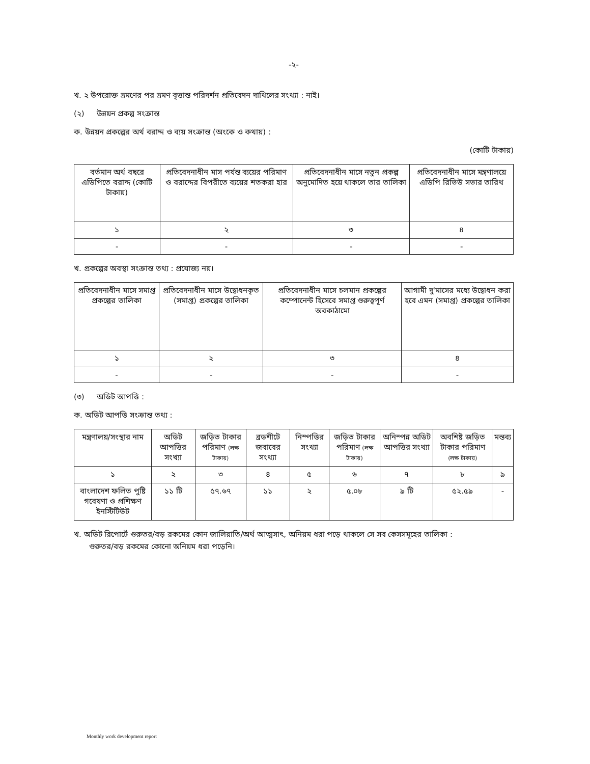-২-
খ. ২ উপরোক্ত ভ্রমণের পর ভ্রমণ বৃত্তান্ত পরিদর্শন প্রতিবেদন দাখিলের সংখ্যা : নাই।
(২) উন্নয়ন প্রকল্প সংক্রান্ত
ক. উন্নয়ন প্রকল্পের অর্থ বরাদ্দ ও ব্যয় সংক্রান্ত (অংকে ও কথায়) :
(কোটি টাকায়)
| বর্তমান অর্থ বছরে এডিপিতে বরাদ্দ (কোটি টাকায়) | প্রতিবেদনাধীন মাস পর্যন্ত ব্যয়ের পরিমাণ ও বরাদ্দের বিপরীতে ব্যয়ের শতকরা হার | প্রতিবেদনাধীন মাসে নতুন প্রকল্প অনুমোদিত হয়ে থাকলে তার তালিকা | প্রতিবেদনাধীন মাসে মন্ত্রণালয়ে এডিপি রিভিউ সভার তারিখ |
| --- | --- | --- | --- |
| ১ | ২ | ৩ | ৪ |
| - | - | - | - |
খ. প্রকল্পের অবস্থা সংক্রান্ত তথ্য : প্রযোজ্য নয়।
| প্রতিবেদনাধীন মাসে সমাপ্ত প্রকল্পের তালিকা | প্রতিবেদনাধীন মাসে উদ্বোধনকৃত (সমাপ্ত) প্রকল্পের তালিকা | প্রতিবেদনাধীন মাসে চলমান প্রকল্পের কম্পোনেন্ট হিসেবে সমাপ্ত গুরুত্বপূর্ণ অবকাঠামো | আগামী দু'মাসের মধ্যে উদ্বোধন করা হবে এমন (সমাপ্ত) প্রকল্পের তালিকা |
| --- | --- | --- | --- |
| ১ | ২ | ৩ | ৪ |
| - | - | - | - |
(৩) অডিট আপত্তি :
ক. অডিট আপত্তি সংক্রান্ত তথ্য :
| মন্ত্রণালয়/সংস্থার নাম | অডিট আপত্তির সংখ্যা | জড়িত টাকার পরিমাণ (লক্ষ টাকায়) | ব্রডশীটে জবাবের সংখ্যা | নিস্পত্তির সংখ্যা | জড়িত টাকার পরিমাণ (লক্ষ টাকায়) | অনিস্পন্ন অডিট আপত্তির সংখ্যা | অবশিষ্ট জড়িত টাকার পরিমাণ (লক্ষ টাকায়) | মন্তব্য |
| --- | --- | --- | --- | --- | --- | --- | --- | --- |
| ১ | ২ | ৩ | ৪ | ৫ | ৬ | ৭ | ৮ | ৯ |
| বাংলাদেশ ফলিত পুষ্টি গবেষণা ও প্রশিক্ষণ ইনস্টিটিউট | ১১ টি | ৫৭.৬৭ | ১১ | ২ | ৫.০৮ | ৯ টি | ৫২.৫৯ | - |
খ. অডিট রিপোর্টে গুরুতর/বড় রকমের কোন জালিয়াতি/অর্থ আত্মসাৎ, অনিয়ম ধরা পড়ে থাকলে সে সব কেসসমূহের তালিকা :
গুরুতর/বড় রকমের কোনো অনিয়ম ধরা পড়েনি।
Monthly work development report